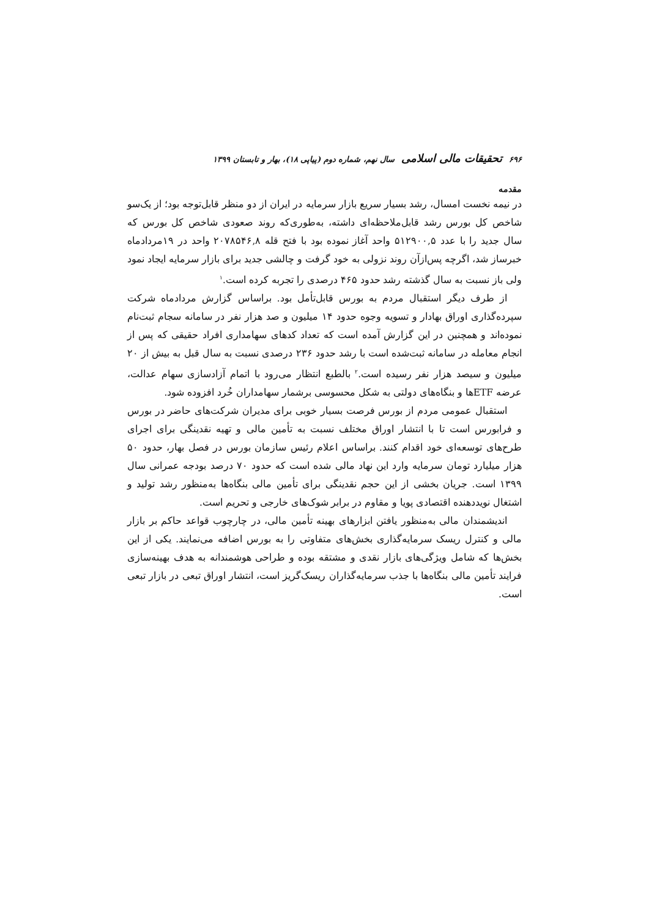۶۹۶ تحقیقات مالی اسلامی سال نهم، شماره دوم (پیاپی ۱۸)، بهار و تابستان ۱۳۹۹
مقدمه
در نیمه نخست امسال، رشد بسیار سریع بازار سرمایه در ایران از دو منظر قابل‌توجه بود؛ از یک‌سو شاخص کل بورس رشد قابل‌ملاحظه‌ای داشته، به‌طوری‌که روند صعودی شاخص کل بورس که سال جدید را با عدد ۵۱۲۹۰۰,۵ واحد آغاز نموده بود با فتح قله ۲۰۷۸۵۴۶,۸ واحد در ۱۹مردادماه خبرساز شد، اگرچه پس‌ازآن روند نزولی به خود گرفت و چالشی جدید برای بازار سرمایه ایجاد نمود ولی باز نسبت به سال گذشته رشد حدود ۴۶۵ درصدی را تجربه کرده است.<sup>۱</sup>
از طرف دیگر استقبال مردم به بورس قابل‌تأمل بود. براساس گزارش مردادماه شرکت سپرده‌گذاری اوراق بهادار و تسویه وجوه حدود ۱۴ میلیون و صد هزار نفر در سامانه سجام ثبت‌نام نموده‌اند و همچنین در این گزارش آمده است که تعداد کدهای سهامداری افراد حقیقی که پس از انجام معامله در سامانه ثبت‌شده است با رشد حدود ۲۳۶ درصدی نسبت به سال قبل به بیش از ۲۰ میلیون و سیصد هزار نفر رسیده است.<sup>۲</sup> بالطبع انتظار می‌رود با اتمام آزادسازی سهام عدالت، عرضه ETFها و بنگاه‌های دولتی به شکل محسوسی برشمار سهامداران خُرد افزوده شود.
استقبال عمومی مردم از بورس فرصت بسیار خوبی برای مدیران شرکت‌های حاضر در بورس و فرابورس است تا با انتشار اوراق مختلف نسبت به تأمین مالی و تهیه نقدینگی برای اجرای طرح‌های توسعه‌ای خود اقدام کنند. براساس اعلام رئیس سازمان بورس در فصل بهار، حدود ۵۰ هزار میلیارد تومان سرمایه وارد این نهاد مالی شده است که حدود ۷۰ درصد بودجه عمرانی سال ۱۳۹۹ است. جریان بخشی از این حجم نقدینگی برای تأمین مالی بنگاه‌ها به‌منظور رشد تولید و اشتغال نویددهنده اقتصادی پویا و مقاوم در برابر شوک‌های خارجی و تحریم است.
اندیشمندان مالی به‌منظور یافتن ابزارهای بهینه تأمین مالی، در چارچوب قواعد حاکم بر بازار مالی و کنترل ریسک سرمایه‌گذاری بخش‌های متفاوتی را به بورس اضافه می‌نمایند. یکی از این بخش‌ها که شامل ویژگی‌های بازار نقدی و مشتقه بوده و طراحی هوشمندانه به هدف بهینه‌سازی فرایند تأمین مالی بنگاه‌ها با جذب سرمایه‌گذاران ریسک‌گریز است، انتشار اوراق تبعی در بازار تبعی است.